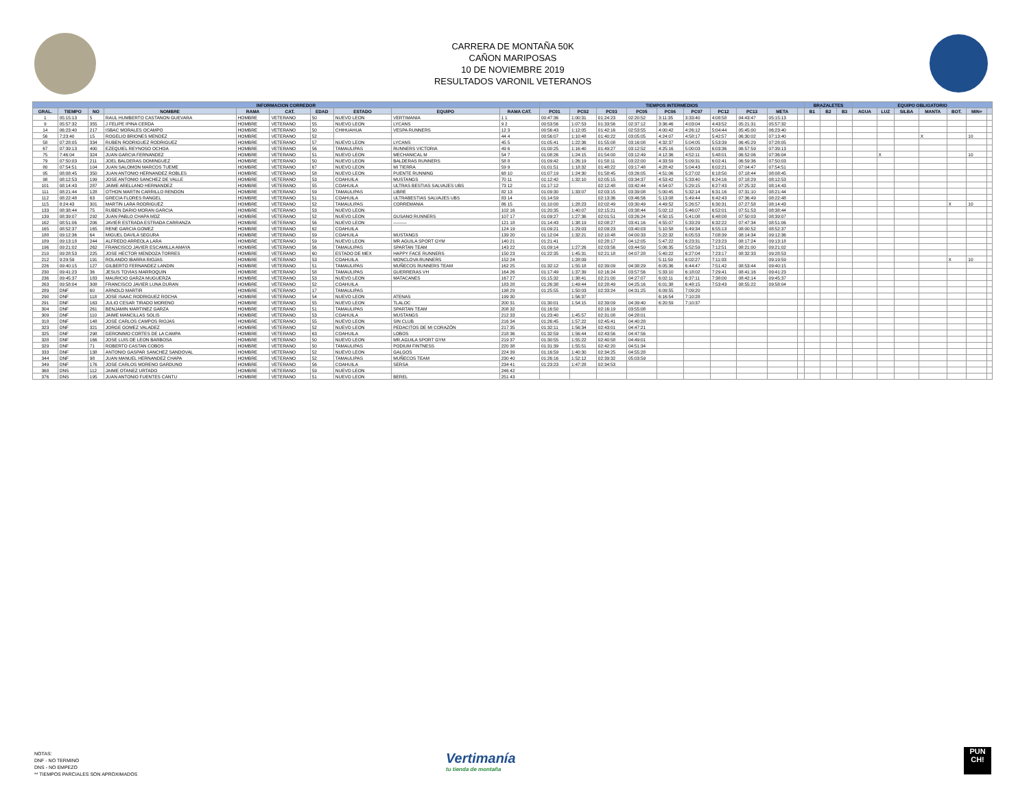CARRERA DE MONTAÑA 50K
CAÑON MARIPOSAS
10 DE NOVIEMBRE 2019
RESULTADOS VARONIL VETERANOS
| INFORMACION CORREDOR | | | | | | | | | | TIEMPOS INTERMEDIOS | | | | | | | | | | BRAZALETES | | | EQUIPO OBLIGATORIO | | | | | | |
| --- | --- | --- | --- | --- | --- | --- | --- | --- | --- | --- | --- | --- | --- | --- | --- | --- | --- | --- | --- | --- | --- | --- | --- | --- | --- | --- | --- | --- | --- |
| GRAL. | TIEMPO | NO | NOMBRE | RAMA | CAT. | EDAD | ESTADO | EQUIPO | RAMA CAT. | PC01 | PC02 | PC03 | PC05 | PC06 | PC07 | PC12 | PC13 | META | | B1 | B2 | B3 | AGUA | LUZ | SILBA | MANTA | BOT. | MIN+ | |
| 1 | 05:15:13 | 5 | RAUL HUMBERTO CASTANON GUEVARA | HOMBRE | VETERANO | 50 | NUEVO LEON | VERTIMANIA | 1 1 | 00:47:36 | 1:00:31 | 01:24:23 | 02:20:52 | 3:11:35 | 3:33:40 | 4:08:58 | 04:43:47 | 05:15:13 | | | | | | | | | | | |
| 9 | 05:57:32 | 355 | J FELIPE IPINA CERDA | HOMBRE | VETERANO | 55 | NUEVO LEON | LYCANS | 9 2 | 00:53:56 | 1:07:53 | 01:33:56 | 02:37:12 | 3:36:46 | 4:03:04 | 4:43:52 | 05:21:31 | 05:57:32 | | | | | | | | | | | |
| 14 | 06:23:40 | 217 | ISBAC MORALES OCAMPO | HOMBRE | VETERANO | 50 | CHIHUAHUA | VESPA RUNNERS | 12 3 | 00:56:43 | 1:12:05 | 01:42:16 | 02:53:55 | 4:00:42 | 4:26:12 | 5:04:44 | 05:45:00 | 06:23:40 | | | | | | | | | | | |
| 56 | 7:23:40 | 15 | ROGELIO BRIONES MENDEZ | HOMBRE | VETERANO | 52 | | | 44 4 | 00:56:07 | 1:10:48 | 01:40:22 | 03:05:05 | 4:24:07 | 4:58:17 | 5:42:57 | 06:30:02 | 07:13:40 | | | | | | | | X | | 10 | |
| 58 | 07:28:05 | 334 | RUBEN RODRIGUEZ RODRIGUEZ | HOMBRE | VETERANO | 57 | NUEVO LEON | LYCANS | 45 5 | 01:05:41 | 1:22:36 | 01:55:08 | 03:16:08 | 4:32:37 | 5:04:05 | 5:53:39 | 06:45:29 | 07:28:05 | | | | | | | | | | | |
| 67 | 07:39:13 | 400 | EZEQUIEL REYNOSO OCHOA | HOMBRE | VETERANO | 56 | TAMAULIPAS | RUNNERS VICTORIA | 49 6 | 01:00:25 | 1:16:40 | 01:49:27 | 03:12:52 | 4:25:16 | 5:00:03 | 6:03:36 | 06:57:59 | 07:39:13 | | | | | | | | | | | |
| 75 | 7:46:04 | 324 | JUAN GARCIA FERNANDEZ | HOMBRE | VETERANO | 51 | NUEVO LEON | MECHANICAL M | 54 7 | 01:08:26 | 1:24:15 | 01:54:00 | 03:12:49 | 4:12:36 | 4:52:11 | 5:48:01 | 06:52:06 | 07:36:04 | | | | | | X | | | | 10 | |
| 79 | 07:50:03 | 211 | JOEL BALDERAS DOMINGUEZ | HOMBRE | VETERANO | 50 | NUEVO LEON | BALDERAS RUNNERS | 58 8 | 01:09:42 | 1:26:19 | 01:58:11 | 03:22:00 | 4:33:59 | 5:09:31 | 6:02:41 | 06:59:36 | 07:50:03 | | | | | | | | | | | |
| 80 | 07:54:51 | 104 | JUAN SALOMON MARCOS TUEME | HOMBRE | VETERANO | 67 | NUEVO LEON | MI TIERRA | 59 9 | 01:01:51 | 1:18:32 | 01:48:22 | 03:17:48 | 4:28:42 | 5:04:43 | 6:02:21 | 07:04:47 | 07:54:51 | | | | | | | | | | | |
| 95 | 08:08:45 | 350 | JUAN ANTONIO HERNANDEZ ROBLES | HOMBRE | VETERANO | 58 | NUEVO LEON | PUENTE RUNNING | 68 10 | 01:07:19 | 1:24:30 | 01:58:45 | 03:26:05 | 4:51:06 | 5:27:02 | 6:18:50 | 07:18:44 | 08:08:45 | | | | | | | | | | | |
| 98 | 08:12:53 | 199 | JOSE ANTONIO SANCHEZ DE VALLE | HOMBRE | VETERANO | 53 | COAHUILA | MUSTANGS | 70 11 | 01:12:42 | 1:32:10 | 02:05:15 | 03:34:37 | 4:53:42 | 5:33:40 | 6:24:16 | 07:18:29 | 08:12:53 | | | | | | | | | | | |
| 101 | 08:14:43 | 287 | JAIME ARELLANO HERNANDEZ | HOMBRE | VETERANO | 55 | COAHUILA | ULTRAS BESTIAS SALVAJES UBS | 73 12 | 01:17:12 | | 02:12:48 | 03:42:44 | 4:54:07 | 5:29:15 | 6:27:43 | 07:25:32 | 08:14:43 | | | | | | | | | | | |
| 111 | 08:21:44 | 128 | OTHON MARTIN CARRILLO RENDON | HOMBRE | VETERANO | 59 | TAMAULIPAS | LIBRE | 82 13 | 01:09:30 | 1:33:07 | 02:03:15 | 03:39:08 | 5:00:45 | 5:32:14 | 6:31:16 | 07:31:10 | 08:21:44 | | | | | | | | | | | |
| 112 | 08:22:48 | 63 | GRECIA FLORES RANGEL | HOMBRE | VETERANO | 51 | COAHUILA | ULTRABESTIAS SALVAJES UBS | 83 14 | 01:14:59 | | 02:13:36 | 03:46:56 | 5:13:08 | 5:49:44 | 6:42:43 | 07:36:49 | 08:22:48 | | | | | | | | | | | |
| 115 | 8:24:43 | 301 | MARTIN LARA RODRIGUEZ | HOMBRE | VETERANO | 52 | TAMAULIPAS | CORREMANIA | 86 15 | 01:10:00 | 1:28:23 | 02:02:49 | 03:30:49 | 4:49:52 | 5:26:57 | 6:30:31 | 07:27:58 | 08:14:43 | | | | | | | | | X | 10 | |
| 133 | 08:38:44 | 75 | RUBEN DARIO MORAN GARCIA | HOMBRE | VETERANO | 53 | NUEVO LEON | | 102 16 | 01:20:35 | 1:40:07 | 02:15:21 | 03:38:44 | 5:02:12 | 5:46:07 | 6:52:01 | 07:51:53 | 08:38:44 | | | | | | | | | | | |
| 139 | 08:39:07 | 292 | JUAN PABLO CHAPA MDZ | HOMBRE | VETERANO | 52 | NUEVO LEON | GUSANO RUNNERS | 107 17 | 01:09:27 | 1:27:36 | 02:01:51 | 03:26:24 | 4:50:15 | 5:41:08 | 6:48:08 | 07:50:03 | 08:39:07 | | | | | | | | | | | |
| 162 | 08:51:06 | 206 | JAVIER ESTRADA ESTRADA CARRANZA | HOMBRE | VETERANO | 56 | NUEVO LEON | ——— | 121 18 | 01:14:43 | 1:38:19 | 02:08:27 | 03:41:16 | 4:55:07 | 5:33:29 | 6:32:22 | 07:47:34 | 08:51:06 | | | | | | | | | | | |
| 165 | 08:52:37 | 165 | RENE GARCIA GOMEZ | HOMBRE | VETERANO | 62 | COAHUILA | | 124 19 | 01:09:21 | 1:29:03 | 02:09:23 | 03:40:03 | 5:10:58 | 5:49:34 | 6:55:13 | 08:00:52 | 08:52:37 | | | | | | | | | | | |
| 188 | 09:12:36 | 64 | MIGUEL DAVILA SEGURA | HOMBRE | VETERANO | 59 | COAHUILA | MUSTANGS | 139 20 | 01:12:04 | 1:32:21 | 02:10:48 | 04:00:33 | 5:22:32 | 6:05:53 | 7:08:39 | 08:14:34 | 09:12:36 | | | | | | | | | | | |
| 189 | 09:13:18 | 244 | ALFREDO ARREOLA LARA | HOMBRE | VETERANO | 59 | NUEVO LEON | MR AGUILA SPORT GYM | 140 21 | 01:21:41 | | 02:28:17 | 04:12:05 | 5:47:22 | 6:23:31 | 7:23:23 | 08:17:24 | 09:13:18 | | | | | | | | | | | |
| 196 | 09:21:02 | 262 | FRANCISCO JAVIER ESCAMILLA AMAYA | HOMBRE | VETERANO | 56 | TAMAULIPAS | SPARTAN TEAM | 143 22 | 01:09:14 | 1:27:26 | 02:03:56 | 03:44:50 | 5:06:35 | 5:52:59 | 7:12:51 | 08:21:00 | 09:21:02 | | | | | | | | | | | |
| 210 | 09:28:53 | 225 | JOSE HECTOR MENDOZA TORRES | HOMBRE | VETERANO | 60 | ESTADO DE MEX | HAPPY FACE RUNNERS | 150 23 | 01:22:35 | 1:45:31 | 02:21:18 | 04:07:28 | 5:40:22 | 6:27:04 | 7:23:17 | 08:32:33 | 09:28:53 | | | | | | | | | | | |
| 212 | 9:29:59 | 191 | ROLANDO IBARRA RIOJAS | HOMBRE | VETERANO | 53 | COAHUILA | MONCLOVA RUNNERS | 152 24 | | 1:28:09 | | | 5:11:50 | 6:02:27 | 7:11:03 | | 09:19:59 | | | | | | | | | X | 10 | |
| 226 | 09:40:15 | 127 | GILBERTO FERNANDEZ LANDIN | HOMBRE | VETERANO | 51 | TAMAULIPAS | MUÑECOS RUNNERS TEAM | 162 25 | 01:32:12 | 1:55:18 | 02:39:09 | 04:38:29 | 6:05:36 | 6:44:47 | 7:51:42 | 08:53:44 | 09:40:15 | | | | | | | | | | | |
| 230 | 09:41:23 | 36 | JESUS TOVIAS MARROQUIN | HOMBRE | VETERANO | 58 | TAMAULIPAS | GUERRERAS VH | 164 26 | 01:17:49 | 1:37:39 | 02:16:24 | 03:57:56 | 5:33:10 | 6:18:02 | 7:29:41 | 08:41:16 | 09:41:23 | | | | | | | | | | | |
| 236 | 09:45:37 | 183 | MAURICIO GARZA MUGUERZA | HOMBRE | VETERANO | 53 | NUEVO LEON | MATACANES | 167 27 | 01:15:32 | 1:38:41 | 02:21:00 | 04:27:07 | 6:02:11 | 6:37:11 | 7:38:00 | 08:42:14 | 09:45:37 | | | | | | | | | | | |
| 263 | 09:58:04 | 308 | FRANCISCO JAVIER LUNA DURAN | HOMBRE | VETERANO | 52 | COAHUILA | | 183 28 | 01:26:38 | 1:49:44 | 02:28:49 | 04:25:16 | 6:01:38 | 6:48:15 | 7:53:43 | 08:55:22 | 09:58:04 | | | | | | | | | | | |
| 289 | DNF | 60 | ARNOLD MARTIR | HOMBRE | VETERANO | 17 | TAMAULIPAS | | 198 29 | 01:25:55 | 1:50:03 | 02:33:24 | 04:31:25 | 6:09:55 | 7:09:20 | | | | | | | | | | | | | | |
| 290 | DNF | 118 | JOSE ISAAC RODRIGUEZ ROCHA | HOMBRE | VETERANO | 54 | NUEVO LEON | ATENAS | 199 30 | | 1:56:37 | | | 6:16:54 | 7:10:28 | | | | | | | | | | | | | | |
| 291 | DNF | 163 | JULIO CESAR TIRADO MORENO | HOMBRE | VETERANO | 55 | NUEVO LEON | TLALOC | 200 31 | 01:30:01 | 1:54:15 | 02:39:09 | 04:39:40 | 6:20:59 | 7:10:37 | | | | | | | | | | | | | | |
| 304 | DNF | 261 | BENJAMIN MARTINEZ GARZA | HOMBRE | VETERANO | 51 | TAMAULIPAS | SPARTAN TEAM | 208 32 | 01:16:50 | | 02:16:19 | 03:55:08 | | | | | | | | | | | | | | | | |
| 309 | DNF | 110 | JAIME MANCILLAS SOLIS | HOMBRE | VETERANO | 53 | COAHUILA | MUSTANGS | 212 33 | 01:23:40 | 1:45:57 | 02:31:08 | 04:28:01 | | | | | | | | | | | | | | | | |
| 318 | DNF | 148 | JOSE CARLOS CAMPOS RIOJAS | HOMBRE | VETERANO | 55 | NUEVO LEON | SIN CLUB | 216 34 | 01:26:45 | 1:57:22 | 02:45:41 | 04:40:28 | | | | | | | | | | | | | | | | |
| 323 | DNF | 321 | JORGE GOMEZ VALADEZ | HOMBRE | VETERANO | 52 | NUEVO LEON | PEDACITOS DE MI CORAZÓN | 217 35 | 01:32:11 | 1:56:34 | 02:43:01 | 04:47:21 | | | | | | | | | | | | | | | | |
| 325 | DNF | 298 | GERONIMO CORTES DE LA CAMPA | HOMBRE | VETERANO | 63 | COAHUILA | LOBOS | 218 36 | 01:32:59 | 1:56:44 | 02:43:56 | 04:47:56 | | | | | | | | | | | | | | | | |
| 328 | DNF | 166 | JOSE LUIS DE LEON BARBOSA | HOMBRE | VETERANO | 50 | NUEVO LEON | MR.AGUILA SPORT GYM | 219 37 | 01:30:55 | 1:55:22 | 02:40:58 | 04:49:01 | | | | | | | | | | | | | | | | |
| 329 | DNF | 71 | ROBERTO CASTAN COBOS | HOMBRE | VETERANO | 50 | TAMAULIPAS | PODIUM FINTNESS | 220 38 | 01:31:39 | 1:55:51 | 02:42:20 | 04:51:34 | | | | | | | | | | | | | | | | |
| 333 | DNF | 138 | ANTONIO GASPAR SANCHEZ SANDOVAL | HOMBRE | VETERANO | 52 | NUEVO LEON | GALGOS | 224 39 | 01:16:59 | 1:40:30 | 02:34:25 | 04:55:28 | | | | | | | | | | | | | | | | |
| 344 | DNF | 98 | JUAN MANUEL HERNANDEZ CHAPA | HOMBRE | VETERANO | 52 | TAMAULIPAS | MUÑECOS TEAM | 230 40 | 01:26:16 | 1:52:12 | 02:39:32 | 05:03:59 | | | | | | | | | | | | | | | | |
| 349 | DNF | 176 | JOSE CARLOS MORENO GARDUNO | HOMBRE | VETERANO | 56 | COAHUILA | SERSA | 234 41 | 01:23:23 | 1:47:28 | 02:34:53 | | | | | | | | | | | | | | | | | |
| 368 | DNS | 112 | JAIME OTANEZ URTADO | HOMBRE | VETERANO | 59 | NUEVO LEON | | 246 42 | | | | | | | | | | | | | | | | | | | | |
| 376 | DNS | 195 | JUAN ANTONIO FUENTES CANTU | HOMBRE | VETERANO | 51 | NUEVO LEON | BEREL | 251 43 | | | | | | | | | | | | | | | | | | | | |
NOTAS:
DNF - NO TERMINO
DNS - NO EMPEZO
** TIEMPOS PARCIALES SON APROXIMADOS
Vertimanía
tu tienda de montaña
PUN CH!